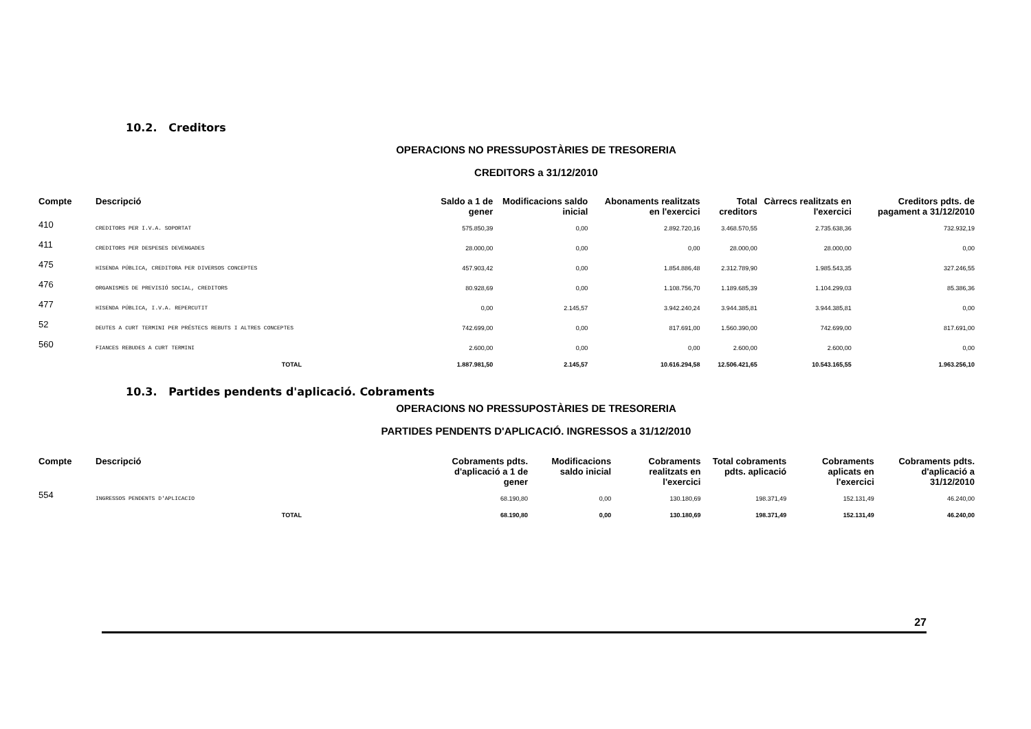10.2. Creditors
OPERACIONS NO PRESSUPOSTÀRIES DE TRESORERIA
CREDITORS a 31/12/2010
| Compte | Descripció | | Saldo a 1 de gener | Modificacions saldo inicial | Abonaments realitzats en l'exercici | Total creditors | Càrrecs realitzats en l'exercici | Creditors pdts. de pagament a 31/12/2010 |
| --- | --- | --- | --- | --- | --- | --- | --- | --- |
| 410 | CREDITORS PER I.V.A. SOPORTAT | | 575.850,39 | 0,00 | 2.892.720,16 | 3.468.570,55 | 2.735.638,36 | 732.932,19 |
| 411 | CREDITORS PER DESPESES DEVENGADES | | 28.000,00 | 0,00 | 0,00 | 28.000,00 | 28.000,00 | 0,00 |
| 475 | HISENDA PÚBLICA, CREDITORA PER DIVERSOS CONCEPTES | | 457.903,42 | 0,00 | 1.854.886,48 | 2.312.789,90 | 1.985.543,35 | 327.246,55 |
| 476 | ORGANISMES DE PREVISIÓ SOCIAL, CREDITORS | | 80.928,69 | 0,00 | 1.108.756,70 | 1.189.685,39 | 1.104.299,03 | 85.386,36 |
| 477 | HISENDA PÚBLICA, I.V.A. REPERCUTIT | | 0,00 | 2.145,57 | 3.942.240,24 | 3.944.385,81 | 3.944.385,81 | 0,00 |
| 52 | DEUTES A CURT TERMINI PER PRÉSTECS REBUTS I ALTRES CONCEPTES | | 742.699,00 | 0,00 | 817.691,00 | 1.560.390,00 | 742.699,00 | 817.691,00 |
| 560 | FIANCES REBUDES A CURT TERMINI | | 2.600,00 | 0,00 | 0,00 | 2.600,00 | 2.600,00 | 0,00 |
| | TOTAL | | 1.887.981,50 | 2.145,57 | 10.616.294,58 | 12.506.421,65 | 10.543.165,55 | 1.963.256,10 |
10.3. Partides pendents d'aplicació. Cobraments
OPERACIONS NO PRESSUPOSTÀRIES DE TRESORERIA
PARTIDES PENDENTS D'APLICACIÓ. INGRESSOS a 31/12/2010
| Compte | Descripció | | Cobraments pdts. d'aplicació a 1 de gener | Modificacions saldo inicial | Cobraments realitzats en l'exercici | Total cobraments pdts. aplicació | Cobraments aplicats en l'exercici | Cobraments pdts. d'aplicació a 31/12/2010 |
| --- | --- | --- | --- | --- | --- | --- | --- | --- |
| 554 | INGRESSOS PENDENTS D'APLICACIO | | 68.190,80 | 0,00 | 130.180,69 | 198.371,49 | 152.131,49 | 46.240,00 |
| | TOTAL | | 68.190,80 | 0,00 | 130.180,69 | 198.371,49 | 152.131,49 | 46.240,00 |
27